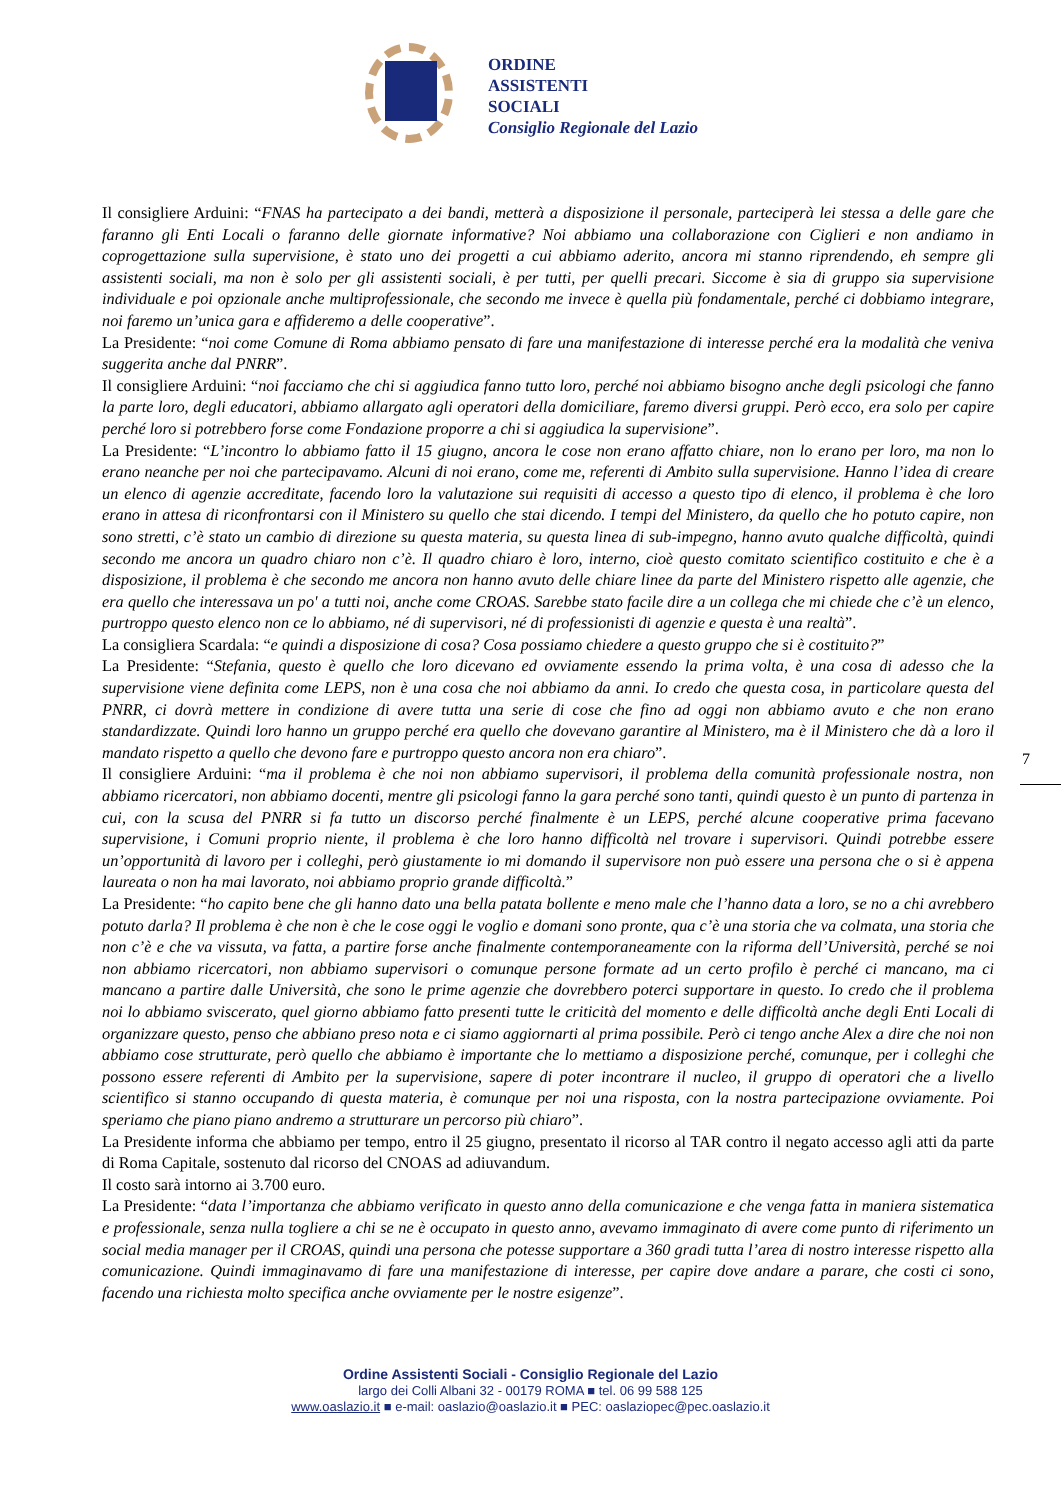ORDINE
ASSISTENTI
SOCIALI
Consiglio Regionale del Lazio
Il consigliere Arduini: “FNAS ha partecipato a dei bandi, metterà a disposizione il personale, parteciperà lei stessa a delle gare che faranno gli Enti Locali o faranno delle giornate informative? Noi abbiamo una collaborazione con Ciglieri e non andiamo in coprogettazione sulla supervisione, è stato uno dei progetti a cui abbiamo aderito, ancora mi stanno riprendendo, eh sempre gli assistenti sociali, ma non è solo per gli assistenti sociali, è per tutti, per quelli precari. Siccome è sia di gruppo sia supervisione individuale e poi opzionale anche multiprofessionale, che secondo me invece è quella più fondamentale, perché ci dobbiamo integrare, noi faremo un’unica gara e affideremo a delle cooperative”.
La Presidente: “noi come Comune di Roma abbiamo pensato di fare una manifestazione di interesse perché era la modalità che veniva suggerita anche dal PNRR”.
Il consigliere Arduini: “noi facciamo che chi si aggiudica fanno tutto loro, perché noi abbiamo bisogno anche degli psicologi che fanno la parte loro, degli educatori, abbiamo allargato agli operatori della domiciliare, faremo diversi gruppi. Però ecco, era solo per capire perché loro si potrebbero forse come Fondazione proporre a chi si aggiudica la supervisione”.
La Presidente: “L’incontro lo abbiamo fatto il 15 giugno, ancora le cose non erano affatto chiare, non lo erano per loro, ma non lo erano neanche per noi che partecipavamo. Alcuni di noi erano, come me, referenti di Ambito sulla supervisione. Hanno l’idea di creare un elenco di agenzie accreditate, facendo loro la valutazione sui requisiti di accesso a questo tipo di elenco, il problema è che loro erano in attesa di riconfrontarsi con il Ministero su quello che stai dicendo. I tempi del Ministero, da quello che ho potuto capire, non sono stretti, c’è stato un cambio di direzione su questa materia, su questa linea di sub-impegno, hanno avuto qualche difficoltà, quindi secondo me ancora un quadro chiaro non c’è. Il quadro chiaro è loro, interno, cioè questo comitato scientifico costituito e che è a disposizione, il problema è che secondo me ancora non hanno avuto delle chiare linee da parte del Ministero rispetto alle agenzie, che era quello che interessava un po' a tutti noi, anche come CROAS. Sarebbe stato facile dire a un collega che mi chiede che c’è un elenco, purtroppo questo elenco non ce lo abbiamo, né di supervisori, né di professionisti di agenzie e questa è una realtà”.
La consigliera Scardala: “e quindi a disposizione di cosa? Cosa possiamo chiedere a questo gruppo che si è costituito?”
La Presidente: “Stefania, questo è quello che loro dicevano ed ovviamente essendo la prima volta, è una cosa di adesso che la supervisione viene definita come LEPS, non è una cosa che noi abbiamo da anni. Io credo che questa cosa, in particolare questa del PNRR, ci dovrà mettere in condizione di avere tutta una serie di cose che fino ad oggi non abbiamo avuto e che non erano standardizzate. Quindi loro hanno un gruppo perché era quello che dovevano garantire al Ministero, ma è il Ministero che dà a loro il mandato rispetto a quello che devono fare e purtroppo questo ancora non era chiaro”.
Il consigliere Arduini: “ma il problema è che noi non abbiamo supervisori, il problema della comunità professionale nostra, non abbiamo ricercatori, non abbiamo docenti, mentre gli psicologi fanno la gara perché sono tanti, quindi questo è un punto di partenza in cui, con la scusa del PNRR si fa tutto un discorso perché finalmente è un LEPS, perché alcune cooperative prima facevano supervisione, i Comuni proprio niente, il problema è che loro hanno difficoltà nel trovare i supervisori. Quindi potrebbe essere un’opportunità di lavoro per i colleghi, però giustamente io mi domando il supervisore non può essere una persona che o si è appena laureata o non ha mai lavorato, noi abbiamo proprio grande difficoltà.”
La Presidente: “ho capito bene che gli hanno dato una bella patata bollente e meno male che l’hanno data a loro, se no a chi avrebbero potuto darla? Il problema è che non è che le cose oggi le voglio e domani sono pronte, qua c’è una storia che va colmata, una storia che non c’è e che va vissuta, va fatta, a partire forse anche finalmente contemporaneamente con la riforma dell’Università, perché se noi non abbiamo ricercatori, non abbiamo supervisori o comunque persone formate ad un certo profilo è perché ci mancano, ma ci mancano a partire dalle Università, che sono le prime agenzie che dovrebbero poterci supportare in questo. Io credo che il problema noi lo abbiamo sviscerato, quel giorno abbiamo fatto presenti tutte le criticità del momento e delle difficoltà anche degli Enti Locali di organizzare questo, penso che abbiano preso nota e ci siamo aggiornarti al prima possibile. Però ci tengo anche Alex a dire che noi non abbiamo cose strutturate, però quello che abbiamo è importante che lo mettiamo a disposizione perché, comunque, per i colleghi che possono essere referenti di Ambito per la supervisione, sapere di poter incontrare il nucleo, il gruppo di operatori che a livello scientifico si stanno occupando di questa materia, è comunque per noi una risposta, con la nostra partecipazione ovviamente. Poi speriamo che piano piano andremo a strutturare un percorso più chiaro”.
La Presidente informa che abbiamo per tempo, entro il 25 giugno, presentato il ricorso al TAR contro il negato accesso agli atti da parte di Roma Capitale, sostenuto dal ricorso del CNOAS ad adiuvandum.
Il costo sarà intorno ai 3.700 euro.
La Presidente: “data l’importanza che abbiamo verificato in questo anno della comunicazione e che venga fatta in maniera sistematica e professionale, senza nulla togliere a chi se ne è occupato in questo anno, avevamo immaginato di avere come punto di riferimento un social media manager per il CROAS, quindi una persona che potesse supportare a 360 gradi tutta l’area di nostro interesse rispetto alla comunicazione. Quindi immaginavamo di fare una manifestazione di interesse, per capire dove andare a parare, che costi ci sono, facendo una richiesta molto specifica anche ovviamente per le nostre esigenze”.
7
Ordine Assistenti Sociali - Consiglio Regionale del Lazio
largo dei Colli Albani 32 - 00179 ROMA ■ tel. 06 99 588 125
www.oaslazio.it ■ e-mail: oaslazio@oaslazio.it ■ PEC: oaslaziopec@pec.oaslazio.it